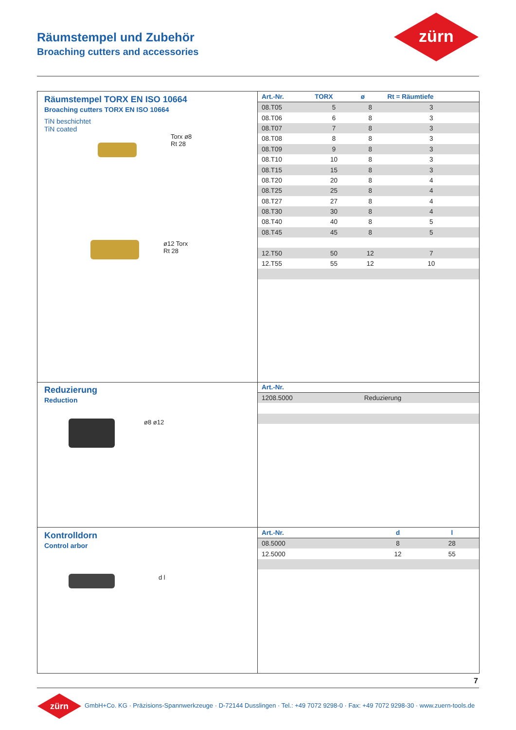Räumstempel und Zubehör
Broaching cutters and accessories
zürn
Räumstempel TORX EN ISO 10664
Broaching cutters TORX EN ISO 10664
TiN beschichtet
TiN coated
Torx ø8
Rt 28
ø12 Torx
Rt 28
| Art.-Nr. | TORX | ø | Rt = Räumtiefe |
| --- | --- | --- | --- |
| 08.T05 | 5 | 8 | 3 |
| 08.T06 | 6 | 8 | 3 |
| 08.T07 | 7 | 8 | 3 |
| 08.T08 | 8 | 8 | 3 |
| 08.T09 | 9 | 8 | 3 |
| 08.T10 | 10 | 8 | 3 |
| 08.T15 | 15 | 8 | 3 |
| 08.T20 | 20 | 8 | 4 |
| 08.T25 | 25 | 8 | 4 |
| 08.T27 | 27 | 8 | 4 |
| 08.T30 | 30 | 8 | 4 |
| 08.T40 | 40 | 8 | 5 |
| 08.T45 | 45 | 8 | 5 |
| 12.T50 | 50 | 12 | 7 |
| 12.T55 | 55 | 12 | 10 |
Reduzierung
Reduction
ø8 ø12
| Art.-Nr. | |
| --- | --- |
| 1208.5000 | Reduzierung |
Kontrolldorn
Control arbor
d l
| Art.-Nr. | d | l |
| --- | --- | --- |
| 08.5000 | 8 | 28 |
| 12.5000 | 12 | 55 |
7
zürn
GmbH+Co. KG · Präzisions-Spannwerkzeuge · D-72144 Dusslingen · Tel.: +49 7072 9298-0 · Fax: +49 7072 9298-30 · www.zuern-tools.de